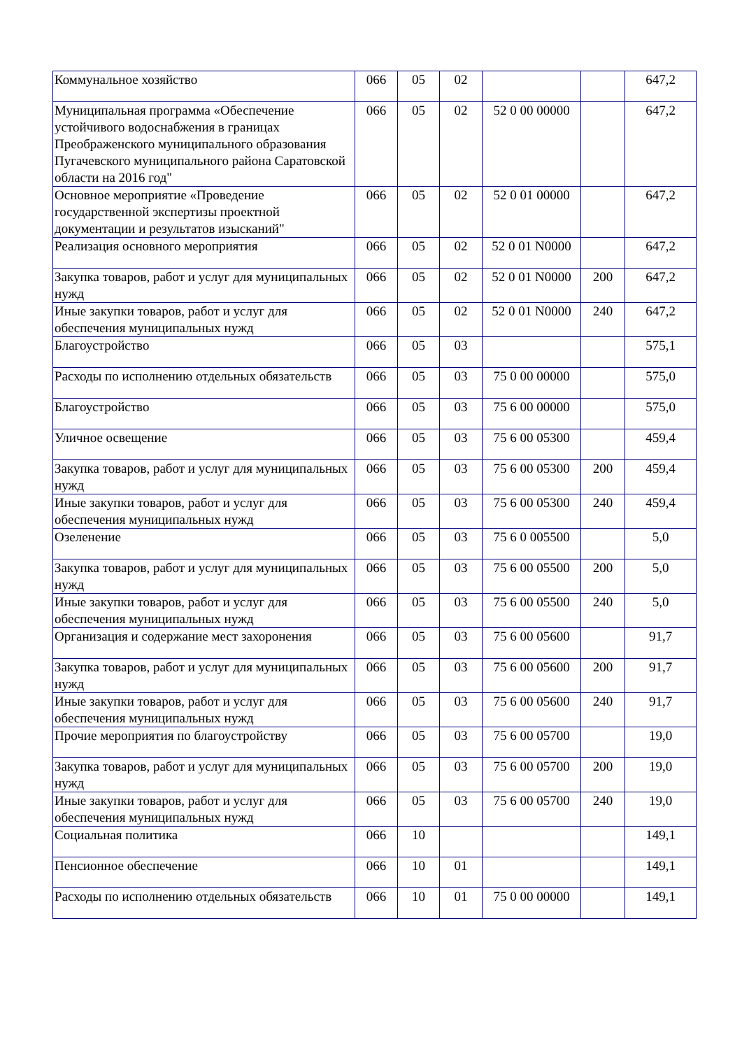| Коммунальное хозяйство | 066 | 05 | 02 | | | 647,2 |
| Муниципальная программа «Обеспечение устойчивого водоснабжения в границах Преображенского муниципального образования Пугачевского муниципального района Саратовской области на 2016 год" | 066 | 05 | 02 | 52 0 00 00000 | | 647,2 |
| Основное мероприятие «Проведение государственной экспертизы проектной документации и результатов изысканий" | 066 | 05 | 02 | 52 0 01 00000 | | 647,2 |
| Реализация основного мероприятия | 066 | 05 | 02 | 52 0 01 N0000 | | 647,2 |
| Закупка товаров, работ и услуг для муниципальных нужд | 066 | 05 | 02 | 52 0 01 N0000 | 200 | 647,2 |
| Иные закупки товаров, работ и услуг для обеспечения муниципальных нужд | 066 | 05 | 02 | 52 0 01 N0000 | 240 | 647,2 |
| Благоустройство | 066 | 05 | 03 | | | 575,1 |
| Расходы по исполнению отдельных обязательств | 066 | 05 | 03 | 75 0 00 00000 | | 575,0 |
| Благоустройство | 066 | 05 | 03 | 75 6 00 00000 | | 575,0 |
| Уличное освещение | 066 | 05 | 03 | 75 6 00 05300 | | 459,4 |
| Закупка товаров, работ и услуг для муниципальных нужд | 066 | 05 | 03 | 75 6 00 05300 | 200 | 459,4 |
| Иные закупки товаров, работ и услуг для обеспечения муниципальных нужд | 066 | 05 | 03 | 75 6 00 05300 | 240 | 459,4 |
| Озеленение | 066 | 05 | 03 | 75 6 0 005500 | | 5,0 |
| Закупка товаров, работ и услуг для муниципальных нужд | 066 | 05 | 03 | 75 6 00 05500 | 200 | 5,0 |
| Иные закупки товаров, работ и услуг для обеспечения муниципальных нужд | 066 | 05 | 03 | 75 6 00 05500 | 240 | 5,0 |
| Организация и содержание мест захоронения | 066 | 05 | 03 | 75 6 00 05600 | | 91,7 |
| Закупка товаров, работ и услуг для муниципальных нужд | 066 | 05 | 03 | 75 6 00 05600 | 200 | 91,7 |
| Иные закупки товаров, работ и услуг для обеспечения муниципальных нужд | 066 | 05 | 03 | 75 6 00 05600 | 240 | 91,7 |
| Прочие мероприятия по благоустройству | 066 | 05 | 03 | 75 6 00 05700 | | 19,0 |
| Закупка товаров, работ и услуг для муниципальных нужд | 066 | 05 | 03 | 75 6 00 05700 | 200 | 19,0 |
| Иные закупки товаров, работ и услуг для обеспечения муниципальных нужд | 066 | 05 | 03 | 75 6 00 05700 | 240 | 19,0 |
| Социальная политика | 066 | 10 | | | | 149,1 |
| Пенсионное обеспечение | 066 | 10 | 01 | | | 149,1 |
| Расходы по исполнению отдельных обязательств | 066 | 10 | 01 | 75 0 00 00000 | | 149,1 |